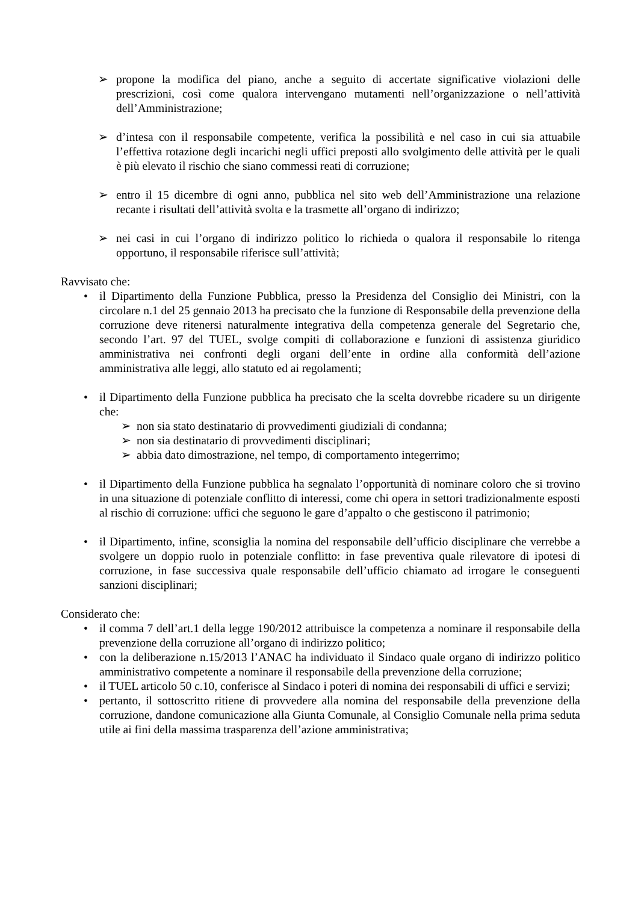➢ propone la modifica del piano, anche a seguito di accertate significative violazioni delle prescrizioni, così come qualora intervengano mutamenti nell’organizzazione o nell’attività dell’Amministrazione;
➢ d’intesa con il responsabile competente, verifica la possibilità e nel caso in cui sia attuabile l’effettiva rotazione degli incarichi negli uffici preposti allo svolgimento delle attività per le quali è più elevato il rischio che siano commessi reati di corruzione;
➢ entro il 15 dicembre di ogni anno, pubblica nel sito web dell’Amministrazione una relazione recante i risultati dell’attività svolta e la trasmette all’organo di indirizzo;
➢ nei casi in cui l’organo di indirizzo politico lo richieda o qualora il responsabile lo ritenga opportuno, il responsabile riferisce sull’attività;
Ravvisato che:
• il Dipartimento della Funzione Pubblica, presso la Presidenza del Consiglio dei Ministri, con la circolare n.1 del 25 gennaio 2013 ha precisato che la funzione di Responsabile della prevenzione della corruzione deve ritenersi naturalmente integrativa della competenza generale del Segretario che, secondo l’art. 97 del TUEL, svolge compiti di collaborazione e funzioni di assistenza giuridico amministrativa nei confronti degli organi dell’ente in ordine alla conformità dell’azione amministrativa alle leggi, allo statuto ed ai regolamenti;
• il Dipartimento della Funzione pubblica ha precisato che la scelta dovrebbe ricadere su un dirigente che:
➢ non sia stato destinatario di provvedimenti giudiziali di condanna;
➢ non sia destinatario di provvedimenti disciplinari;
➢ abbia dato dimostrazione, nel tempo, di comportamento integerrimo;
• il Dipartimento della Funzione pubblica ha segnalato l’opportunità di nominare coloro che si trovino in una situazione di potenziale conflitto di interessi, come chi opera in settori tradizionalmente esposti al rischio di corruzione: uffici che seguono le gare d’appalto o che gestiscono il patrimonio;
• il Dipartimento, infine, sconsiglia la nomina del responsabile dell’ufficio disciplinare che verrebbe a svolgere un doppio ruolo in potenziale conflitto: in fase preventiva quale rilevatore di ipotesi di corruzione, in fase successiva quale responsabile dell’ufficio chiamato ad irrogare le conseguenti sanzioni disciplinari;
Considerato che:
• il comma 7 dell’art.1 della legge 190/2012 attribuisce la competenza a nominare il responsabile della prevenzione della corruzione all’organo di indirizzo politico;
• con la deliberazione n.15/2013 l’ANAC ha individuato il Sindaco quale organo di indirizzo politico amministrativo competente a nominare il responsabile della prevenzione della corruzione;
• il TUEL articolo 50 c.10, conferisce al Sindaco i poteri di nomina dei responsabili di uffici e servizi;
• pertanto, il sottoscritto ritiene di provvedere alla nomina del responsabile della prevenzione della corruzione, dandone comunicazione alla Giunta Comunale, al Consiglio Comunale nella prima seduta utile ai fini della massima trasparenza dell’azione amministrativa;